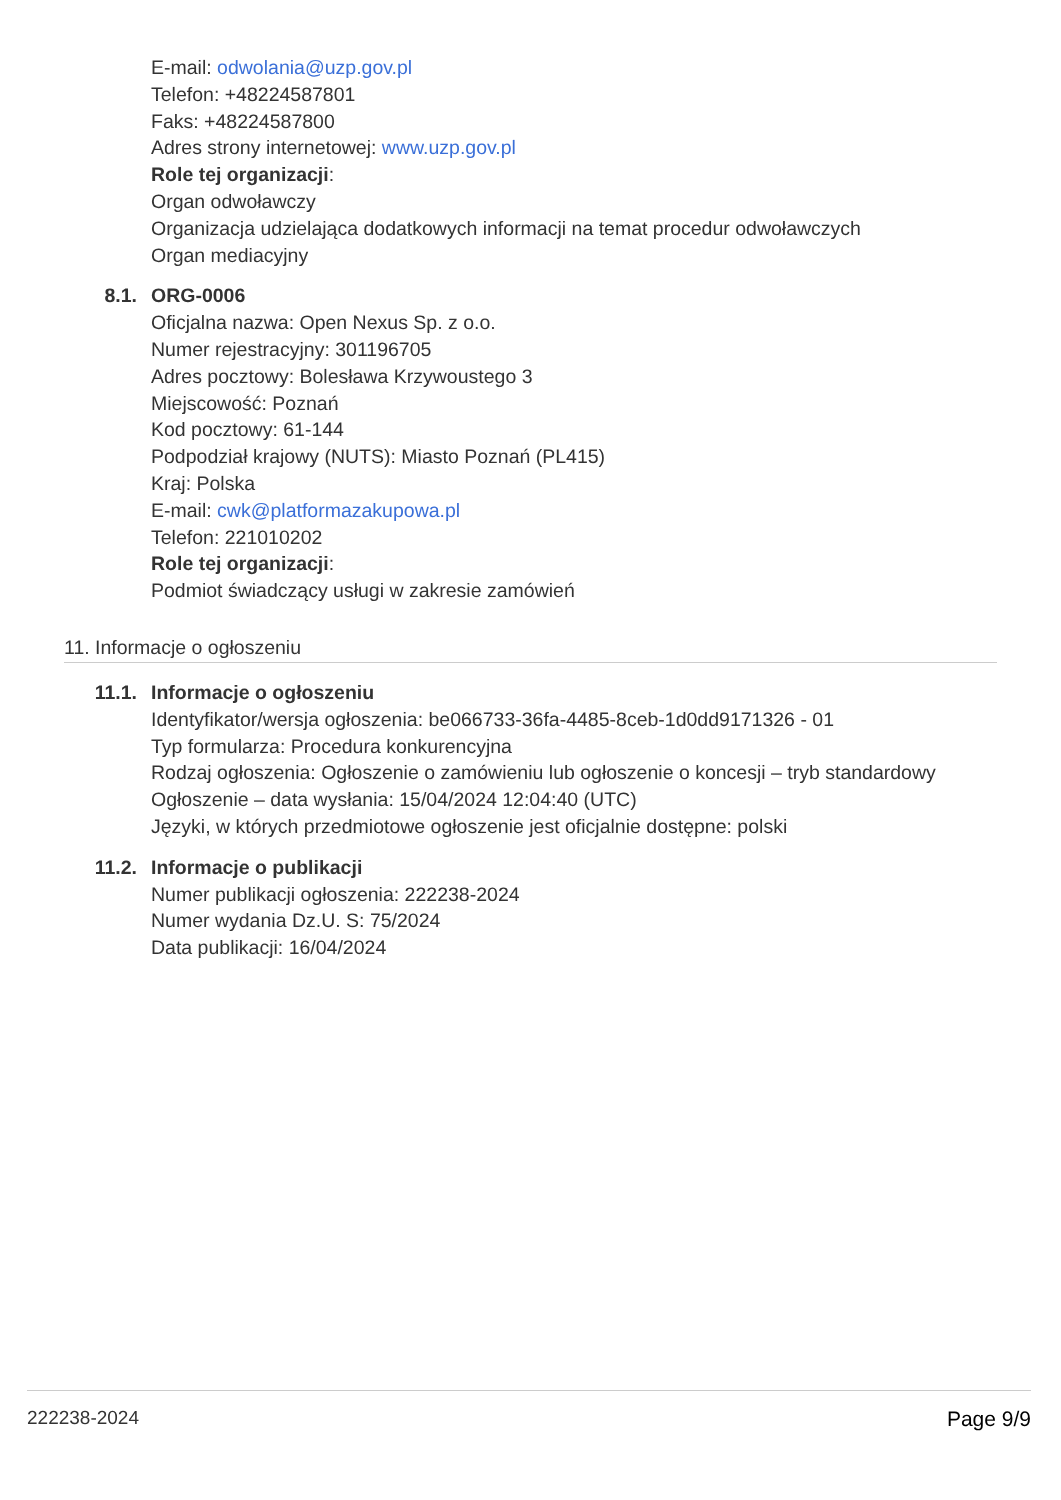E-mail: odwolania@uzp.gov.pl
Telefon: +48224587801
Faks: +48224587800
Adres strony internetowej: www.uzp.gov.pl
Role tej organizacji:
Organ odwoławczy
Organizacja udzielająca dodatkowych informacji na temat procedur odwoławczych
Organ mediacyjny
8.1. ORG-0006
Oficjalna nazwa: Open Nexus Sp. z o.o.
Numer rejestracyjny: 301196705
Adres pocztowy: Bolesława Krzywoustego 3
Miejscowość: Poznań
Kod pocztowy: 61-144
Podpodział krajowy (NUTS): Miasto Poznań (PL415)
Kraj: Polska
E-mail: cwk@platformazakupowa.pl
Telefon: 221010202
Role tej organizacji:
Podmiot świadczący usługi w zakresie zamówień
11. Informacje o ogłoszeniu
11.1. Informacje o ogłoszeniu
Identyfikator/wersja ogłoszenia: be066733-36fa-4485-8ceb-1d0dd9171326 - 01
Typ formularza: Procedura konkurencyjna
Rodzaj ogłoszenia: Ogłoszenie o zamówieniu lub ogłoszenie o koncesji – tryb standardowy
Ogłoszenie – data wysłania: 15/04/2024 12:04:40 (UTC)
Języki, w których przedmiotowe ogłoszenie jest oficjalnie dostępne: polski
11.2. Informacje o publikacji
Numer publikacji ogłoszenia: 222238-2024
Numer wydania Dz.U. S: 75/2024
Data publikacji: 16/04/2024
222238-2024 Page 9/9